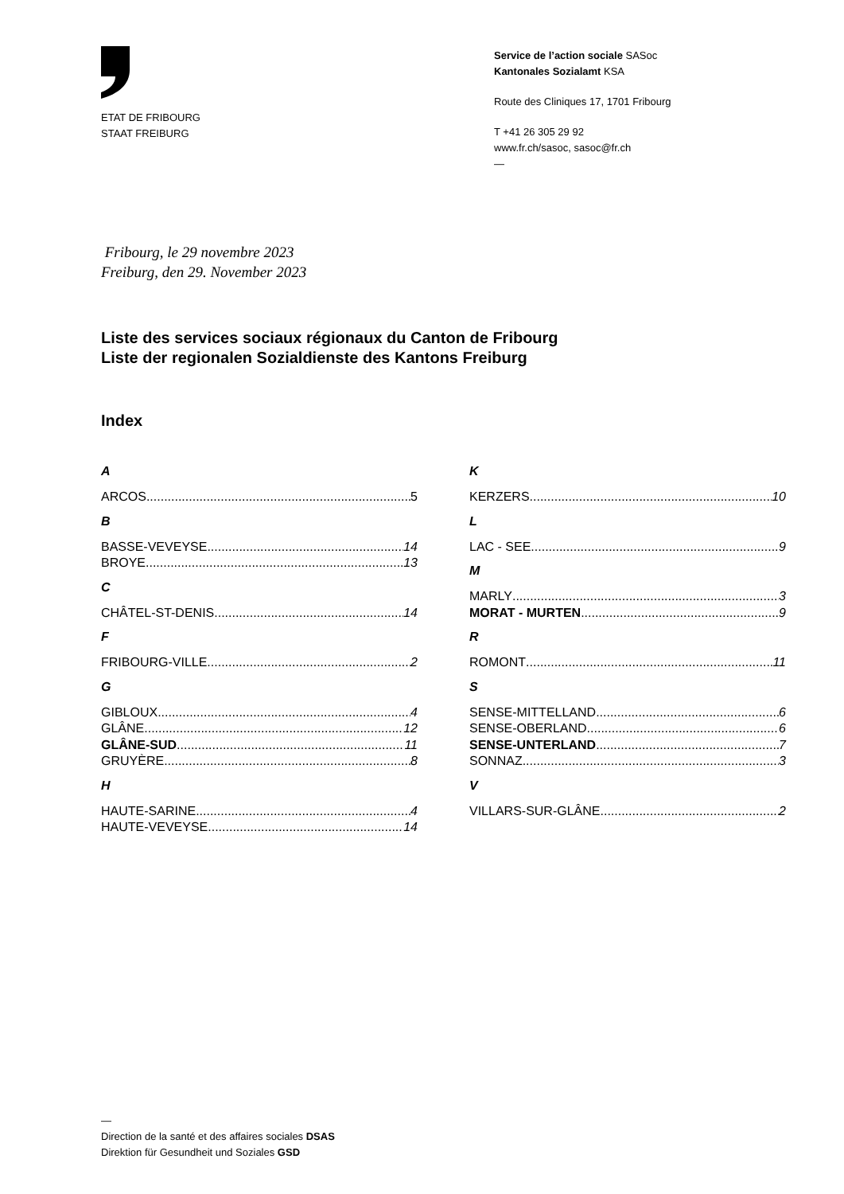ETAT DE FRIBOURG
STAAT FREIBURG
Service de l’action sociale SASoc
Kantonales Sozialamt KSA
Route des Cliniques 17, 1701 Fribourg
T +41 26 305 29 92
www.fr.ch/sasoc, sasoc@fr.ch
—
Fribourg, le 29 novembre 2023
Freiburg, den 29. November 2023
Liste des services sociaux régionaux du Canton de Fribourg
Liste der regionalen Sozialdienste des Kantons Freiburg
Index
A
ARCOS 5
B
BASSE-VEVEYSE 14
BROYE 13
C
CHÂTEL-ST-DENIS 14
F
FRIBOURG-VILLE 2
G
GIBLOUX 4
GLÂNE 12
GLÂNE-SUD 11
GRUYÈRE 8
H
HAUTE-SARINE 4
HAUTE-VEVEYSE 14
K
KERZERS 10
L
LAC - SEE 9
M
MARLY 3
MORAT - MURTEN 9
R
ROMONT 11
S
SENSE-MITTELLAND 6
SENSE-OBERLAND 6
SENSE-UNTERLAND 7
SONNAZ 3
V
VILLARS-SUR-GLÂNE 2
—
Direction de la santé et des affaires sociales DSAS
Direktion für Gesundheit und Soziales GSD